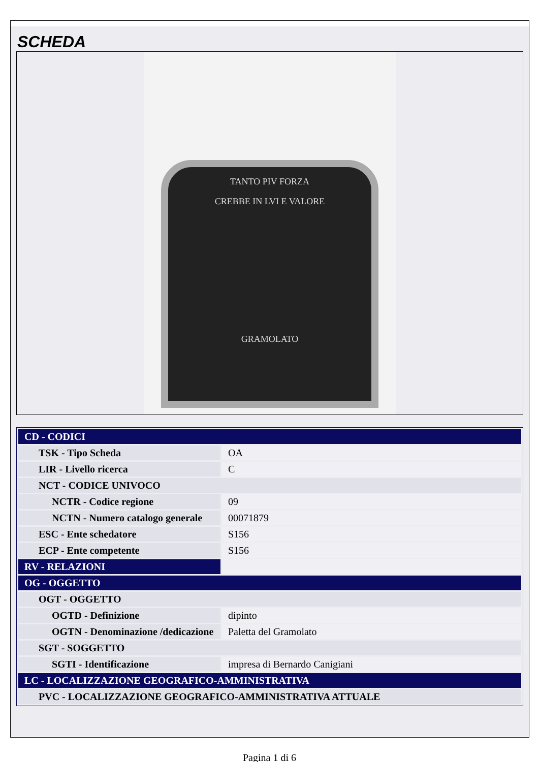SCHEDA
TANTO PIV FORZA
CREBBE IN LVI E VALORE
GRAMOLATO
| CD - CODICI | |
| TSK - Tipo Scheda | OA |
| LIR - Livello ricerca | C |
| NCT - CODICE UNIVOCO | |
| NCTR - Codice regione | 09 |
| NCTN - Numero catalogo generale | 00071879 |
| ESC - Ente schedatore | S156 |
| ECP - Ente competente | S156 |
| RV - RELAZIONI | |
| OG - OGGETTO | |
| OGT - OGGETTO | |
| OGTD - Definizione | dipinto |
| OGTN - Denominazione /dedicazione | Paletta del Gramolato |
| SGT - SOGGETTO | |
| SGTI - Identificazione | impresa di Bernardo Canigiani |
| LC - LOCALIZZAZIONE GEOGRAFICO-AMMINISTRATIVA | |
| PVC - LOCALIZZAZIONE GEOGRAFICO-AMMINISTRATIVA ATTUALE | |
Pagina 1 di 6